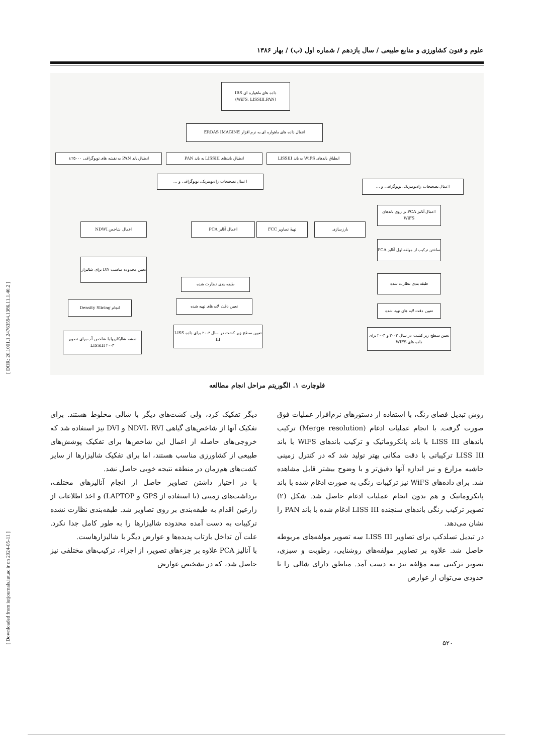[ DOR: 20.1001.1.24763594.1386.11.1.40.2 ]
[ Downloaded from iutjournals.iut.ac.ir on 2024-05-11 ]
علوم و فنون کشاورزی و منابع طبیعی / سال یازدهم / شماره اول (ب) / بهار ۱۳۸۶
داده های ماهواره ای IRS
(WiFS, LISSIII,PAN)
انتقال داده های ماهواره ای به نرم افزار ERDAS IMAGINE
انطباق باند PAN به نقشه های توپوگرافی ۱:۲۵۰۰۰
انطباق باندهای LISSIII به باند PAN
انطباق باندهای WiFS به باند LISSIII
اعمال تصحیحات رادیومتریک، توپوگرافی و ...
اعمال تصحیحات رادیومتریک، توپوگرافی و ...
اعمال آنالیز PCA بر روی باندهای WiFS
اعمال شاخص NDWI اعمال آنالیز PCA تهیهٔ تصاویر FCC بارزسازی
ساختن ترکیب از مولفه اول آنالیز PCA
تعیین محدوده مناسب DN برای شالیزار
طبقه بندی نظارت شده
طبقه بندی نظارت شده
انجام Density Slicing تعیین دقت لایه های تهیه شده
تعیین دقت لایه های تهیه شده
نقشه شالیکاریها با شاخص آب برای تصویر LISSIII ۲۰۰۳
تعیین سطح زیر کشت در سال ۲۰۰۳ برای داده LISS III
تعیین سطح زیر کشت در سال ۲۰۰۳ و ۲۰۰۴ برای داده های WiFS
فلوچارت ۱. الگوریتم مراحل انجام مطالعه
روش تبدیل فضای رنگ، با استفاده از دستورهای نرم‌افزار عملیات فوق صورت گرفت. با انجام عملیات ادغام (Merge resolution) ترکیب باندهای LISS III با باند پانکروماتیک و ترکیب باندهای WiFS با باند LISS III ترکیباتی با دقت مکانی بهتر تولید شد که در کنترل زمینی حاشیه مزارع و نیز اندازه آنها دقیق‌تر و با وضوح بیشتر قابل مشاهده شد. برای داده‌های WiFS نیز ترکیبات رنگی به صورت ادغام شده با باند پانکروماتیک و هم بدون انجام عملیات ادغام حاصل شد. شکل (۲) تصویر ترکیب رنگی باندهای سنجنده LISS III ادغام شده با باند PAN را نشان می‌دهد.
در تبدیل تسلدکپ برای تصاویر LISS III سه تصویر مولفه‌های مربوطه حاصل شد. علاوه بر تصاویر مولفه‌های روشنایی، رطوبت و سبزی، تصویر ترکیبی سه مؤلفه نیز به دست آمد. مناطق دارای شالی را تا حدودی می‌توان از عوارض
دیگر تفکیک کرد، ولی کشت‌های دیگر با شالی مخلوط هستند. برای تفکیک آنها از شاخص‌های گیاهی NDVI، RVI و DVI نیز استفاده شد که خروجی‌های حاصله از اعمال این شاخص‌ها برای تفکیک پوشش‌های طبیعی از کشاورزی مناسب هستند، اما برای تفکیک شالیزارها از سایر کشت‌های هم‌زمان در منطقه نتیجه خوبی حاصل نشد.
با در اختیار داشتن تصاویر حاصل از انجام آنالیزهای مختلف، برداشت‌های زمینی (با استفاده از GPS و LAPTOP) و اخذ اطلاعات از زارعین اقدام به طبقه‌بندی بر روی تصاویر شد. طبقه‌بندی نظارت نشده ترکیبات به دست آمده محدوده شالیزارها را به طور کامل جدا نکرد. علت آن تداخل بازتاب پدیده‌ها و عوارض دیگر با شالیزارهاست.
با آنالیز PCA علاوه بر جزءهای تصویر، از اجزاء، ترکیب‌های مختلفی نیز حاصل شد، که در تشخیص عوارض
۵۲۰